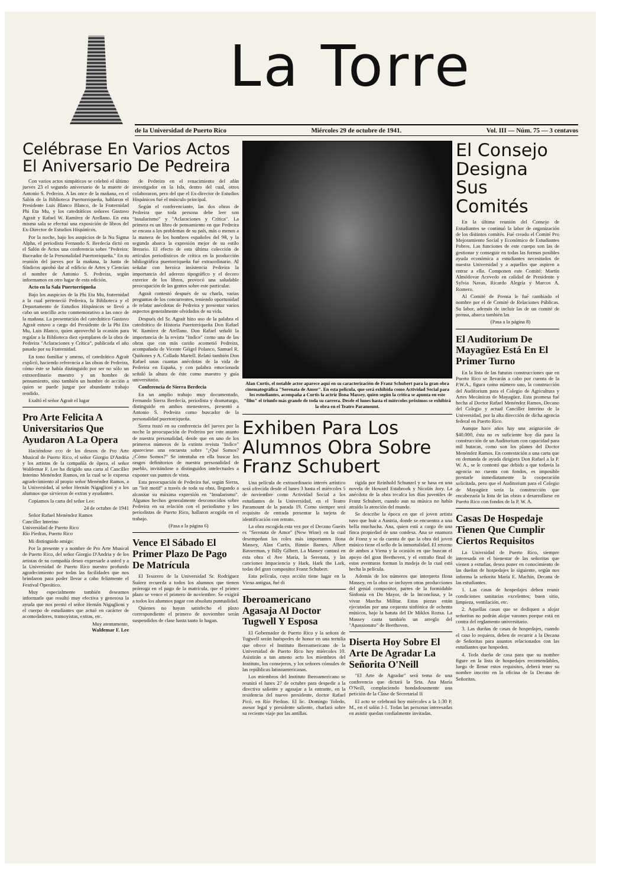La Torre
de la Universidad de Puerto Rico Miércoles 29 de octubre de 1941. Vol. III — Núm. 75 — 3 centavos
Celébrase En Varios Actos El Aniversario De Pedreira
Con varios actos simpáticos se celebró el último jueves 23 el segundo aniversario de la muerte de Antonio S. Pedreira. A las once de la mañana, en el Salón de la Biblioteca Puertorriqueña, hablaron el Presidente Luis Blanco Blanco, de la Fraternidad Phi Eta Mu, y los catedráticos señores Gustavo Agrait y Rafael W. Ramírez de Arellano. En esta misma sala se efectuó una exposición de libros del Ex-Director de Estudios Hispánicos.
Por la noche, bajo los auspicios de la Nu Sigma Alpha, el periodista Fernando S. Berdecía dictó en el Salón de Actos una conferencia sobre "Pedreira: Buceador de la Personalidad Puertorriqueña." En su reunión del jueves por la mañana, la Junta de Síndicos aprobó dar al edificio de Artes y Ciencias el nombre de Antonio S. Pedreira, según informamos en otro lugar de esta edición.
Acto en la Sala Puertorriqueña
Bajo los auspicios de la Phi Eta Mu, fraternidad a la cual perteneció Pedreira, la Biblioteca y el Departamento de Estudios Hispánicos se llevó a cabo un sencillo acto conmemorativo a las once de la mañana. La presentación del catedrático Gustavo Agraít estuvo a cargo del Presidente de la Phi Eta Mu, Luis Blanco, quien aprovechó la ocasión para regalar a la Biblioteca diez ejemplares de la obra de Pedreira "Aclaraciones y Crítica", publicada el año pasado por su Fraternidad.
En tono familiar y ameno, el catedrático Agraít explicó, haciendo referencia a las obras de Pedreira, cómo éste se había distinguido por ser no sólo un extraordinario maestro y un hombre de pensamiento, sino también un hombre de acción a quien se puede juzgar por abundante trabajo rendido.
Exaltó el señor Agraít el lugar
Pro Arte Felicita A Universitarios Que Ayudaron A La Opera
Haciéndose eco de los deseos de Pro Arte Musical de Puerto Rico, el señor Giorgio D'Andria y los artistas de la compañía de ópera, el señor Waldemar F. Lee ha dirigido una carta al Canciller Interino Menéndez Ramos, en la cual se le expresa agradecimiento al propio señor Menéndez Ramos, a la Universidad, al señor Hernán Nigaglioni y a los alumnos que sirvieron de extras y ayudantes.
Copiamos la carta del señor Lee:
24 de octubre de 1941
Señor Rafael Menéndez Ramos
Canciller Interino
Universidad de Puerto Rico
Río Piedras, Puerto Rico
Mi distinguido amigo:
Por la presente y a nombre de Pro Arte Musical de Puerto Rico, del señor Giorgio D'Andria y de los artistas de su compañía deseo expresarle a usted y a la Universidad de Puerto Rico nuestro profundo agradecimiento por todas las facilidades que nos brindaron para poder llevar a cabo felizmente el Festival Operático.
Muy especialmente también deseamos informarle que resultó muy efectiva y generosa la ayuda que nos prestó el señor Hernán Nigaglioni y el cuerpo de estudiantes que actuó en carácter de acomodadores, tramoyistas, extras, etc.
Muy atentamente,
Waldemar F. Lee
de Pedreira en el renacimiento del afán investigador en la Isla, dentro del cual, otros colaboraron, pero del que el Ex-director de Estudios Hispánicos fué el músculo principal.
Según el conferenciante, las dos obras de Pedreira que toda persona debe leer son "Insularismo" y "Aclaraciones y Crítica". La primera es un libro de pensamiento en que Pedreira se encara a los problemas de su país, más o menos a la manera de los hombres españoles del 98, y la segunda abarca la expresión mejor de su estilo literario. El efecto de esta última colección de artículos periodísticos de crítica en la producción bibliográfica puertorriqueña fué extraordinario. Al señalar con heroica insistencia Pedreira la importancia del aderezo tipográfico y el decoro exterior de los libros, provocó una saludable preocupación de las gentes sobre este particular.
Agraít contestó después de su charla, varias preguntas de los concurrentes, teniendo oportunidad de relatar anécdotas de Pedreira y presentar varios aspectos generalmente olvidados de su vida.
Después del Sr. Agraít hizo uso de la palabra el catedrático de Historia Puertorriqueña Don Rafael W. Ramírez de Arellano. Don Rafael señaló la importancia de la revista "Indice" como una de las obras que con más cariño acometió Pedreira, acompañado de Vicente Géigel Polanco, Samuel R. Quiñones y A. Collado Martell. Relató también Don Rafael unas cuantas anécdotas de la vida de Pedreira en España, y con palabra emocionada señaló la altura de éste como maestro y guía universitario.
Conferencia de Sierra Berdecía
En un amplio trabajo muy documentado, Fernando Sierra Berdecía, periodista y dramaturgo, distinguido en ambos menesteres, presentó a Antonio S. Pedreira como buscador de la personalidad puertorriqueña.
Sierra trazó en su conferencia del jueves por la noche la preocupación de Pedreira por este asunto de nuestra personalidad, desde que en uno de los primeros números de la extinta revista "Indice" apareciese una encuesta sobre "¿Qué Somos? ¿Cómo Somos?" Se intentaba en ella buscar los rasgos definitorios de nuestra personalidad de pueblo, invitándose a distinguidos intelectuales a exponer sus puntos de vista.
Esta preocupación de Pedreira fué, según Sierra, un "leit motif" a través de toda su obra, llegando a alcanzar su máxima expresión en "Insularismo". Algunos hechos generalmente desconocidos sobre Pedreira en su relación con el periodismo y los periodistas de Puerto Rico, hallaron acogida en el trabajo.
(Pasa a la página 6)
Vence El Sábado El Primer Plazo De Pago De Matrícula
El Tesorero de la Universidad Sr. Rodríguez Suárez recuerda a todos los alumnos que tienen prórroga en el pago de la matrícula, que el primer plazo se vence el primero de noviembre. Se exigirá a todos los alumnos pagar con absoluta puntualidad.
Quienes no hayan satisfecho el plazo correspondiente el primero de noviembre serán suspendidos de clase hasta tanto lo hagan.
Alan Curtis, el notable actor aparece aquí en su caracterización de Franz Schubert para la gran obra cinematográfica "Serenata de Amor". En esta película, que será exhibida como Actividad Social para los estudiantes, acompaña a Curtis la actriz Ilona Massey, quien según la crítica se apunta en este "film" el triunfo más grande de toda su carrera. Desde el lunes hasta el miércoles próximos se exhibirá la obra en el Teatro Paramount.
Exhiben Para Los Alumnos Obra Sobre Franz Schubert
Una película de extraordinario interés artístico será ofrecida desde el lunes 3 hasta el miércoles 5 de noviembre como Actividad Social a los estudiantes de la Universidad, en el Teatro Paramount de la parada 19. Como siempre será requisito de entrada presentar la tarjeta de identificación con retrato.
La obra escogida esta vez por el Decano Gueits es "Serenata de Amor" (New Wine) en la cual desempeñan los roles más importantes Ilona Massey, Alan Curtis, Binnie Barnes, Albert Basserman, y Billy Gilbert. La Massey cantará en esta obra el Ave María, la Serenata, y las canciones Impaciencia y Hark, Hark the Lark, todas del gran compositor Franz Schubert.
Esta película, cuya acción tiene lugar en la Viena antigua, fué di
Iberoamericano Agasaja Al Doctor Tugwell Y Esposa
El Gobernador de Puerto Rico y la señora de Tugwell serán huéspedes de honor en una tertulia que ofrece el Instituto Iberoamericano de la Universidad de Puerto Rico hoy miércoles 10. Asistirán a tan ameno acto los miembros del Instituto, los consejeros, y los señores cónsules de las repúblicas latinoamericanas.
Los miembros del Instituto Iberoamericano se reunirá el lunes 27 de octubre para despedir a la directiva saliente y agasajar a la entrante, en la residencia del nuevo presidente, doctor Rafael Picó, en Río Piedras. El lic. Domingo Toledo, asesor legal y presidente saliente, charlará sobre su reciente viaje por las antillas.
rigida por Reinhold Schunzel y se basa en una novela de Howard Estabrook y Nicolás Jory. La anécdota de la obra recalca los días juveniles de Franz Schubert, cuando aun su música no había atraído la atención del mundo.
Se describe la época en que el joven artista tuvo que huir a Austria, donde se encuentra a una bella muchacha. Ana, quien está a cargo de una finca propiedad de una condesa. Ana se enamora de Franz y se da cuenta de que la obra del joven músico tiene el sello de la inmortalidad. El retorno de ambos a Viena y la ocasión en que buscan el apoyo del gran Beethoven, y el extraño final de estas aventuras forman la madeja de la cual está hecha la película.
Además de los números que interpreta Ilona Massey, en la obra se incluyen otras producciones del genial compositor, partes de la formidable Sinfonía en Do Mayor, de la Inconclusa, y la vivaz Marcha Militar. Estas piezas están ejecutadas por una orquesta sinfónica de ochenta músicos, bajo la batuta del Dr Miklos Rozsa. La Massey canta también un arreglo del "Apassionato" de Beethoven.
Diserta Hoy Sobre El Arte De Agradar La Señorita O'Neill
"El Arte de Agradar" será tema de una conferencia que dictará la Srta. Ana María O'Neill, complaciendo bondadosamente una petición de la Clase de Secretarial II
El acto se celebrará hoy miércoles a la 1:30 P. M., en el salón J-1. Todas las personas interesadas en asistir quedan cordialmente invitadas.
El Consejo Designa Sus Comités
En la última reunión del Consejo de Estudiantes se continuó la labor de organización de los distintos comités. Fué creado el Comité Pro Mejoramiento Social y Económico de Estudiantes Pobres. Las funciones de este cuerpo son las de gestionar y conseguir en todas las formas posibles ayuda económica a estudiantes necesitados de nuestra Universidad y a aquellos que aspiren a entrar a ella. Componen este Comité: Martín Almódovar Acevedo en calidad de Presidente y Sylvia Navas, Ricardo Alegría y Marcos A. Romero.
Al Comité de Prensa le fué cambiado el nombre por el de Comité de Relaciones Públicas. Su labor, además de incluir las de un comité de prensa, abarca también las
(Pasa a la página 8)
El Auditorium De Mayagüez Está En El Primer Turno
En la lista de las futuras construcciones que en Puerto Rico se llevarán a cabo por cuenta de la P.W.A., figura como número uno, la construcción del Auditorium para el Colegio de Agricultura y Artes Mecánicas de Mayagüez. Esta promesa fué hecha al Doctor Rafael Menéndez Ramos, Decano del Colegio y actual Canciller Interino de la Universidad, por la alta dirección de dicha agencia federal en Puerto Rico.
Aunque hace años hay una asignación de $40.000, ésta no es suficiente hoy día para la construcción de un Auditorium con capacidad para mil butacas, como son los planes del Doctor Menéndez Ramos. En contestación a una carta que en demanda de ayuda dirigiera Don Rafael a la P. W. A., se le contestó que debido a que todavía la agencia no cuenta con fondos, es imposible prestarle inmediatamente la cooperación solicitada, pero que el Auditorium para el Colegio de Mayagüez sería la construcción que encabezaría la lista de las obras a desarrollarse en Puerto Rico con fondos de la P. W. A.
Casas De Hospedaje Tienen Que Cumplir Ciertos Requisitos
La Univrsidad de Puerto Rico, siempre interesada en el bienestar de las señoritas que vienen a estudiar, desea poner en conocimiento de las dueñas de hospedajes lo siguiente, según nos informa la señorita María E. Machín, Decana de las estudiantes.
1. Las casas de hospedajes deben reunir condiciones sanitarias excelentes; buen sitio, limpieza, ventilación, etc.
2. Aquellas casas que se dediquen a alojar señoritas no podrán alojar varones porque está en contra del reglamento universitario.
3. Las dueñas de casas de hospedajes, cuando el caso lo requiera, deben de recurrir a la Decana de Señoritas para asuntos relacionados con las estudiantes que hospeden.
4. Toda dueña de casa para que su nombre figure en la lista de hospedajes recomendables, luego de llenar estos requisitos, deberá tener su nombre inscrito en la oficina de la Decana de Señoritas.